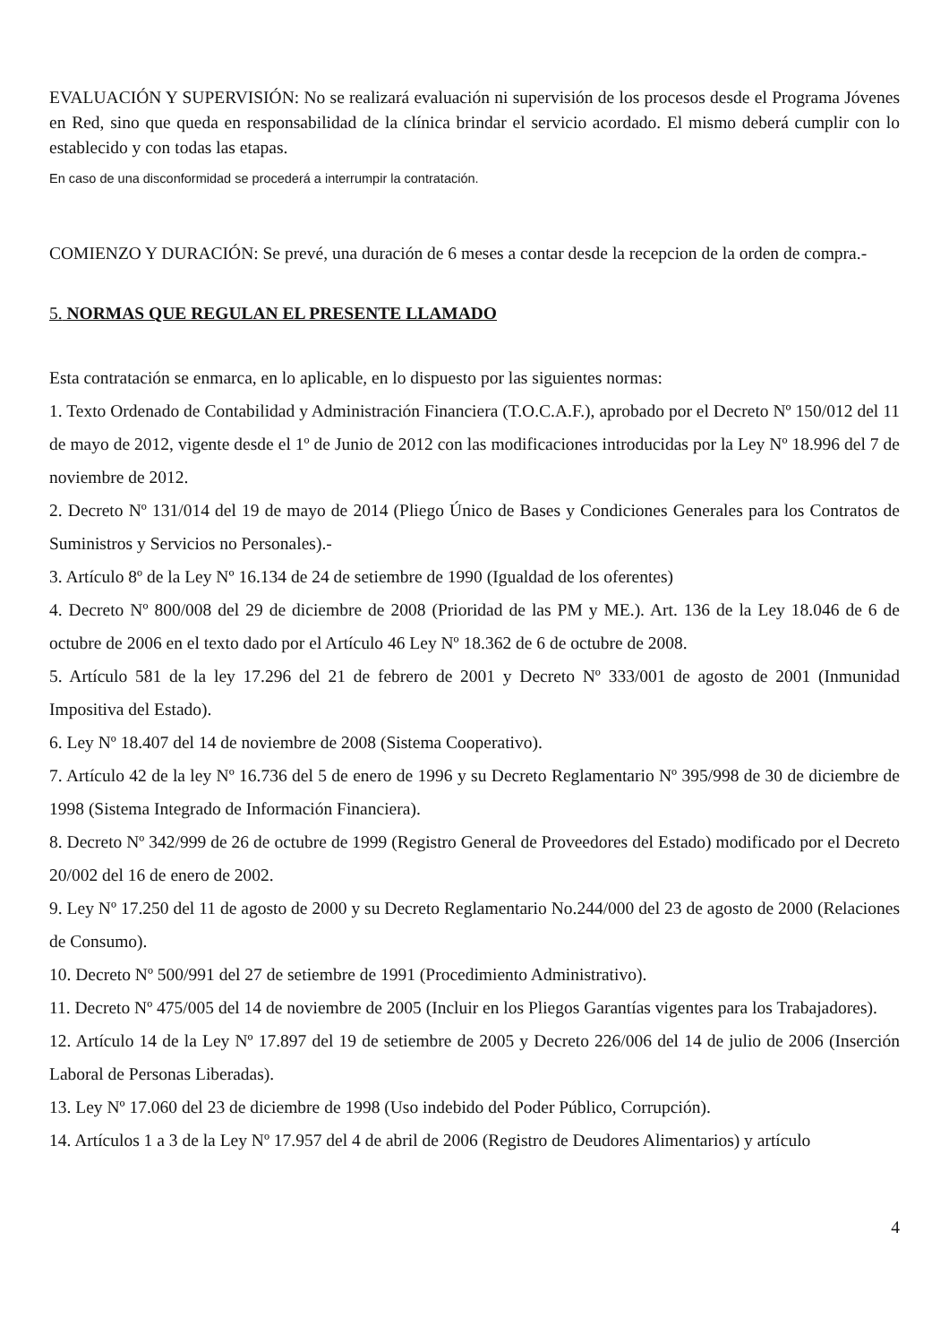EVALUACIÓN Y SUPERVISIÓN: No se realizará evaluación ni supervisión de los procesos desde el Programa Jóvenes en Red, sino que queda en responsabilidad de la clínica brindar el servicio acordado. El mismo deberá cumplir con lo establecido y con todas las etapas.
En caso de una disconformidad se procederá a interrumpir la contratación.
COMIENZO Y DURACIÓN: Se prevé, una duración de 6 meses a contar desde la recepcion de la orden de compra.-
5. NORMAS QUE REGULAN EL PRESENTE LLAMADO
Esta contratación se enmarca, en lo aplicable, en lo dispuesto por las siguientes normas:
1. Texto Ordenado de Contabilidad y Administración Financiera (T.O.C.A.F.), aprobado por el Decreto Nº 150/012 del 11 de mayo de 2012, vigente desde el 1º de Junio de 2012 con las modificaciones introducidas por la Ley Nº 18.996 del 7 de noviembre de 2012.
2. Decreto Nº 131/014 del 19 de mayo de 2014 (Pliego Único de Bases y Condiciones Generales para los Contratos de Suministros y Servicios no Personales).-
3. Artículo 8º de la Ley Nº 16.134 de 24 de setiembre de 1990 (Igualdad de los oferentes)
4. Decreto Nº 800/008 del 29 de diciembre de 2008 (Prioridad de las PM y ME.). Art. 136 de la Ley 18.046 de 6 de octubre de 2006 en el texto dado por el Artículo 46 Ley Nº 18.362 de 6 de octubre de 2008.
5. Artículo 581 de la ley 17.296 del 21 de febrero de 2001 y Decreto Nº 333/001 de agosto de 2001 (Inmunidad Impositiva del Estado).
6. Ley Nº 18.407 del 14 de noviembre de 2008 (Sistema Cooperativo).
7. Artículo 42 de la ley Nº 16.736 del 5 de enero de 1996 y su Decreto Reglamentario Nº 395/998 de 30 de diciembre de 1998 (Sistema Integrado de Información Financiera).
8. Decreto Nº 342/999 de 26 de octubre de 1999 (Registro General de Proveedores del Estado) modificado por el Decreto 20/002 del 16 de enero de 2002.
9. Ley Nº 17.250 del 11 de agosto de 2000 y su Decreto Reglamentario No.244/000 del 23 de agosto de 2000 (Relaciones de Consumo).
10. Decreto Nº 500/991 del 27 de setiembre de 1991 (Procedimiento Administrativo).
11. Decreto Nº 475/005 del 14 de noviembre de 2005 (Incluir en los Pliegos Garantías vigentes para los Trabajadores).
12. Artículo 14 de la Ley Nº 17.897 del 19 de setiembre de 2005 y Decreto 226/006 del 14 de julio de 2006 (Inserción Laboral de Personas Liberadas).
13. Ley Nº 17.060 del 23 de diciembre de 1998 (Uso indebido del Poder Público, Corrupción).
14. Artículos 1 a 3 de la Ley Nº 17.957 del 4 de abril de 2006 (Registro de Deudores Alimentarios) y artículo
4